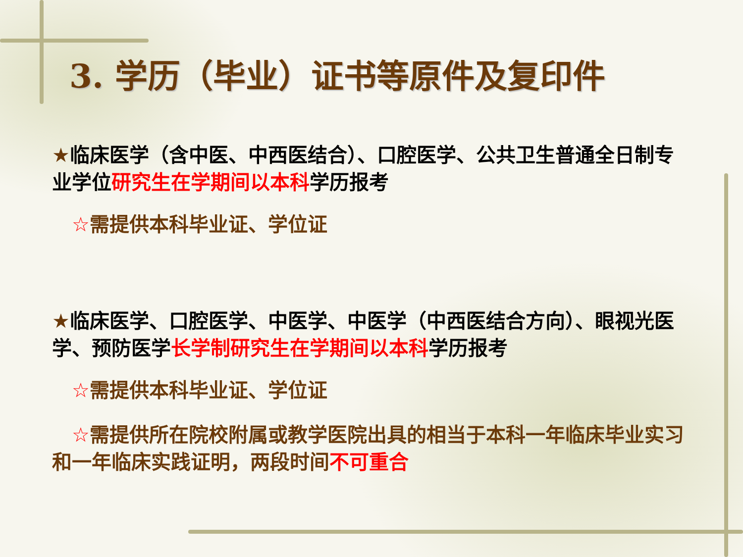3. 学历（毕业）证书等原件及复印件
★临床医学（含中医、中西医结合）、口腔医学、公共卫生普通全日制专业学位研究生在学期间以本科学历报考
☆需提供本科毕业证、学位证
★临床医学、口腔医学、中医学、中医学（中西医结合方向）、眼视光医学、预防医学长学制研究生在学期间以本科学历报考
☆需提供本科毕业证、学位证
☆需提供所在院校附属或教学医院出具的相当于本科一年临床毕业实习和一年临床实践证明，两段时间不可重合